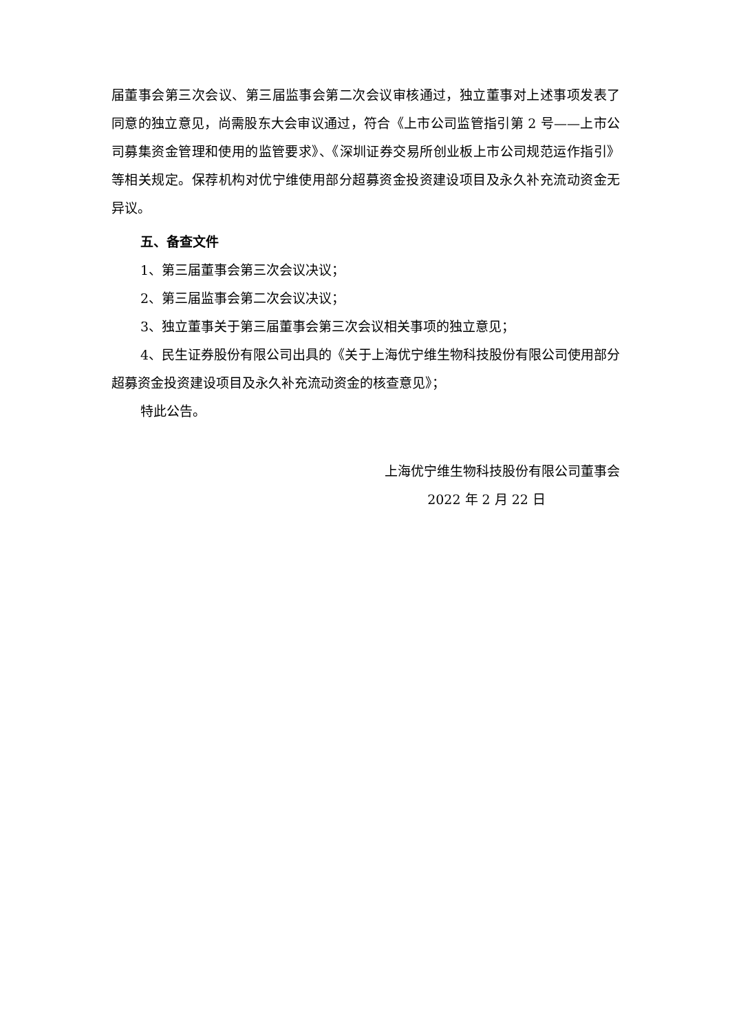届董事会第三次会议、第三届监事会第二次会议审核通过，独立董事对上述事项发表了同意的独立意见，尚需股东大会审议通过，符合《上市公司监管指引第 2 号——上市公司募集资金管理和使用的监管要求》、《深圳证券交易所创业板上市公司规范运作指引》等相关规定。保荐机构对优宁维使用部分超募资金投资建设项目及永久补充流动资金无异议。
五、备查文件
1、第三届董事会第三次会议决议；
2、第三届监事会第二次会议决议；
3、独立董事关于第三届董事会第三次会议相关事项的独立意见；
4、民生证券股份有限公司出具的《关于上海优宁维生物科技股份有限公司使用部分超募资金投资建设项目及永久补充流动资金的核查意见》；
特此公告。
上海优宁维生物科技股份有限公司董事会
2022 年 2 月 22 日